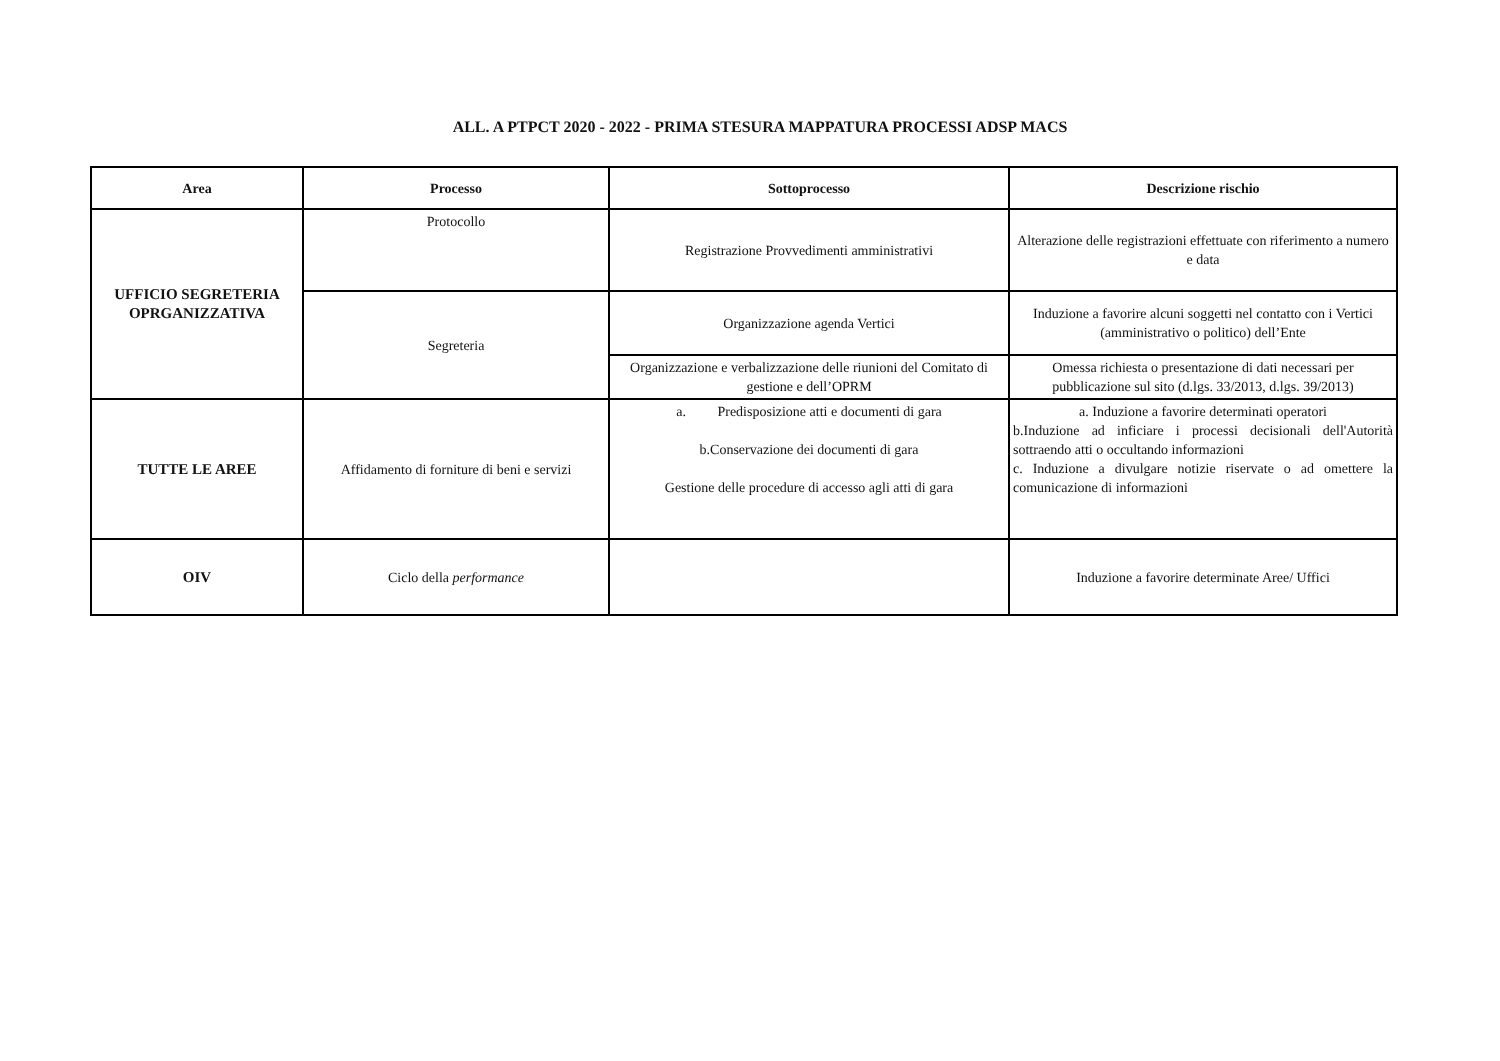ALL. A PTPCT 2020 - 2022 - PRIMA STESURA MAPPATURA PROCESSI ADSP MACS
| Area | Processo | Sottoprocesso | Descrizione rischio |
| --- | --- | --- | --- |
| UFFICIO SEGRETERIA OPRGANIZZATIVA | Protocollo | Registrazione Provvedimenti amministrativi | Alterazione delle registrazioni effettuate con riferimento a numero e data |
| | Segreteria | Organizzazione agenda Vertici | Induzione a favorire alcuni soggetti nel contatto con i Vertici (amministrativo o politico) dell’Ente |
| | | Organizzazione e verbalizzazione delle riunioni del Comitato di gestione e dell’OPRM | Omessa richiesta o presentazione di dati necessari per pubblicazione sul sito (d.lgs. 33/2013, d.lgs. 39/2013) |
| TUTTE LE AREE | Affidamento di forniture di beni e servizi | a. Predisposizione atti e documenti di gara b.Conservazione dei documenti di gara Gestione delle procedure di accesso agli atti di gara | a. Induzione a favorire determinati operatori b.Induzione ad inficiare i processi decisionali dell'Autorità sottraendo atti o occultando informazioni c. Induzione a divulgare notizie riservate o ad omettere la comunicazione di informazioni |
| OIV | Ciclo della performance | | Induzione a favorire determinate Aree/ Uffici |